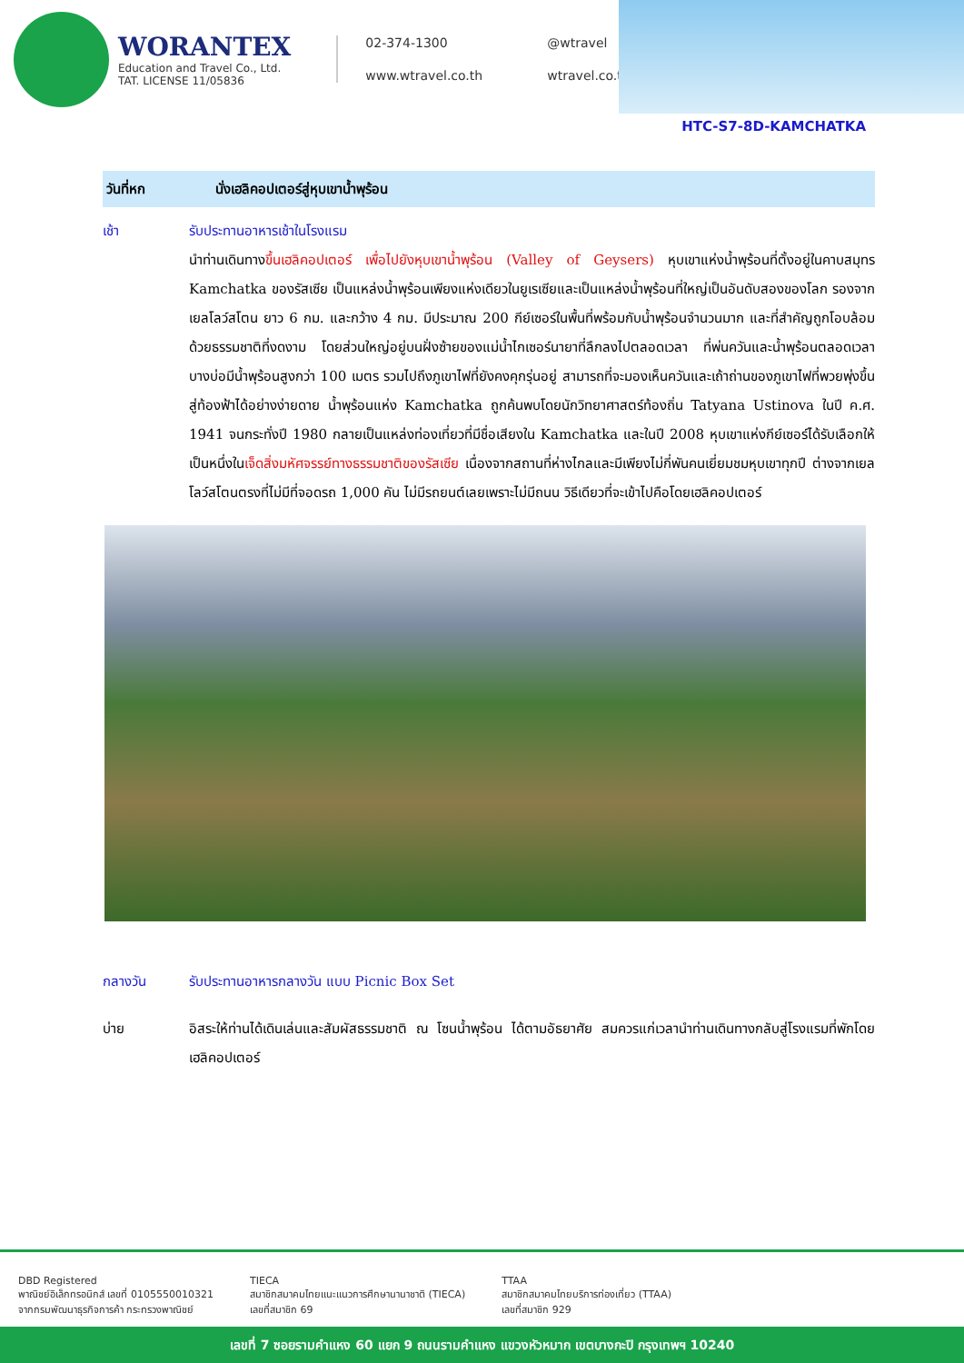WORANTEX
Education and Travel Co., Ltd.
TAT. LICENSE 11/05836
02-374-1300 @wtravel www.wtravel.co.th wtravel.co.th
HTC-S7-8D-KAMCHATKA
วันที่หก นั่งเฮลิคอปเตอร์สู่หุบเขาน้ำพุร้อน
เช้า รับประทานอาหารเช้าในโรงแรม
นำท่านเดินทางขึ้นเฮลิคอปเตอร์ เพื่อไปยังหุบเขาน้ำพุร้อน (Valley of Geysers) หุบเขาแห่งน้ำพุร้อนที่ตั้งอยู่ในคาบสมุทร Kamchatka ของรัสเซีย เป็นแหล่งน้ำพุร้อนเพียงแห่งเดียวในยูเรเซียและเป็นแหล่งน้ำพุร้อนที่ใหญ่เป็นอันดับสองของโลก รองจากเยลโลว์สโตน ยาว 6 กม. และกว้าง 4 กม. มีประมาณ 200 กีย์เซอร์ในพื้นที่พร้อมกับน้ำพุร้อนจำนวนมาก และที่สำคัญถูกโอบล้อมด้วยธรรมชาติที่งดงาม โดยส่วนใหญ่อยู่บนฝั่งซ้ายของแม่น้ำไกเซอร์นายาที่ลึกลงไปตลอดเวลา ที่พ่นควันและน้ำพุร้อนตลอดเวลา บางบ่อมีน้ำพุร้อนสูงกว่า 100 เมตร รวมไปถึงภูเขาไฟที่ยังคงคุกรุ่นอยู่ สามารถที่จะมองเห็นควันและเถ้าถ่านของภูเขาไฟที่พวยพุ่งขึ้นสู่ท้องฟ้าได้อย่างง่ายดาย น้ำพุร้อนแห่ง Kamchatka ถูกค้นพบโดยนักวิทยาศาสตร์ท้องถิ่น Tatyana Ustinova ในปี ค.ศ. 1941 จนกระทั่งปี 1980 กลายเป็นแหล่งท่องเที่ยวที่มีชื่อเสียงใน Kamchatka และในปี 2008 หุบเขาแห่งกีย์เซอร์ได้รับเลือกให้เป็นหนึ่งในเจ็ดสิ่งมหัศจรรย์ทางธรรมชาติของรัสเซีย เนื่องจากสถานที่ห่างไกลและมีเพียงไม่กี่พันคนเยี่ยมชมหุบเขาทุกปี ต่างจากเยลโลว์สโตนตรงที่ไม่มีที่จอดรถ 1,000 คัน ไม่มีรถยนต์เลยเพราะไม่มีถนน วิธีเดียวที่จะเข้าไปคือโดยเฮลิคอปเตอร์
กลางวัน รับประทานอาหารกลางวัน แบบ Picnic Box Set
บ่าย อิสระให้ท่านได้เดินเล่นและสัมผัสธรรมชาติ ณ โซนน้ำพุร้อน ได้ตามอัธยาศัย สมควรแก่เวลานำท่านเดินทางกลับสู่โรงแรมที่พักโดยเฮลิคอปเตอร์
DBD Registered
พาณิชย์อิเล็กทรอนิกส์ เลขที่ 0105550010321
จากกรมพัฒนาธุรกิจการค้า กระทรวงพาณิชย์
TIECA
สมาชิกสมาคมไทยแนะแนวการศึกษานานาชาติ (TIECA)
เลขที่สมาชิก 69
TTAA
สมาชิกสมาคมไทยบริการท่องเที่ยว (TTAA)
เลขที่สมาชิก 929
เลขที่ 7 ซอยรามคำแหง 60 แยก 9 ถนนรามคำแหง แขวงหัวหมาก เขตบางกะปิ กรุงเทพฯ 10240